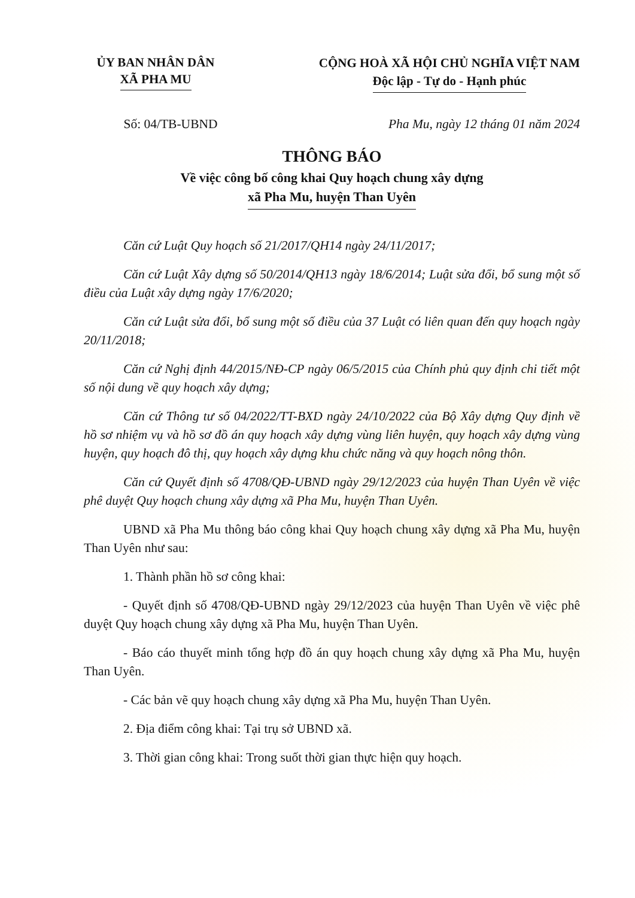ỦY BAN NHÂN DÂN
XÃ PHA MU
CỘNG HOÀ XÃ HỘI CHỦ NGHĨA VIỆT NAM
Độc lập - Tự do - Hạnh phúc
Số: 04/TB-UBND Pha Mu, ngày 12 tháng 01 năm 2024
THÔNG BÁO
Về việc công bố công khai Quy hoạch chung xây dựng
xã Pha Mu, huyện Than Uyên
Căn cứ Luật Quy hoạch số 21/2017/QH14 ngày 24/11/2017;
Căn cứ Luật Xây dựng số 50/2014/QH13 ngày 18/6/2014; Luật sửa đổi, bổ sung một số điều của Luật xây dựng ngày 17/6/2020;
Căn cứ Luật sửa đổi, bổ sung một số điều của 37 Luật có liên quan đến quy hoạch ngày 20/11/2018;
Căn cứ Nghị định 44/2015/NĐ-CP ngày 06/5/2015 của Chính phủ quy định chi tiết một số nội dung về quy hoạch xây dựng;
Căn cứ Thông tư số 04/2022/TT-BXD ngày 24/10/2022 của Bộ Xây dựng Quy định về hồ sơ nhiệm vụ và hồ sơ đồ án quy hoạch xây dựng vùng liên huyện, quy hoạch xây dựng vùng huyện, quy hoạch đô thị, quy hoạch xây dựng khu chức năng và quy hoạch nông thôn.
Căn cứ Quyết định số 4708/QĐ-UBND ngày 29/12/2023 của huyện Than Uyên về việc phê duyệt Quy hoạch chung xây dựng xã Pha Mu, huyện Than Uyên.
UBND xã Pha Mu thông báo công khai Quy hoạch chung xây dựng xã Pha Mu, huyện Than Uyên như sau:
1. Thành phần hồ sơ công khai:
- Quyết định số 4708/QĐ-UBND ngày 29/12/2023 của huyện Than Uyên về việc phê duyệt Quy hoạch chung xây dựng xã Pha Mu, huyện Than Uyên.
- Báo cáo thuyết minh tổng hợp đồ án quy hoạch chung xây dựng xã Pha Mu, huyện Than Uyên.
- Các bản vẽ quy hoạch chung xây dựng xã Pha Mu, huyện Than Uyên.
2. Địa điểm công khai: Tại trụ sở UBND xã.
3. Thời gian công khai: Trong suốt thời gian thực hiện quy hoạch.